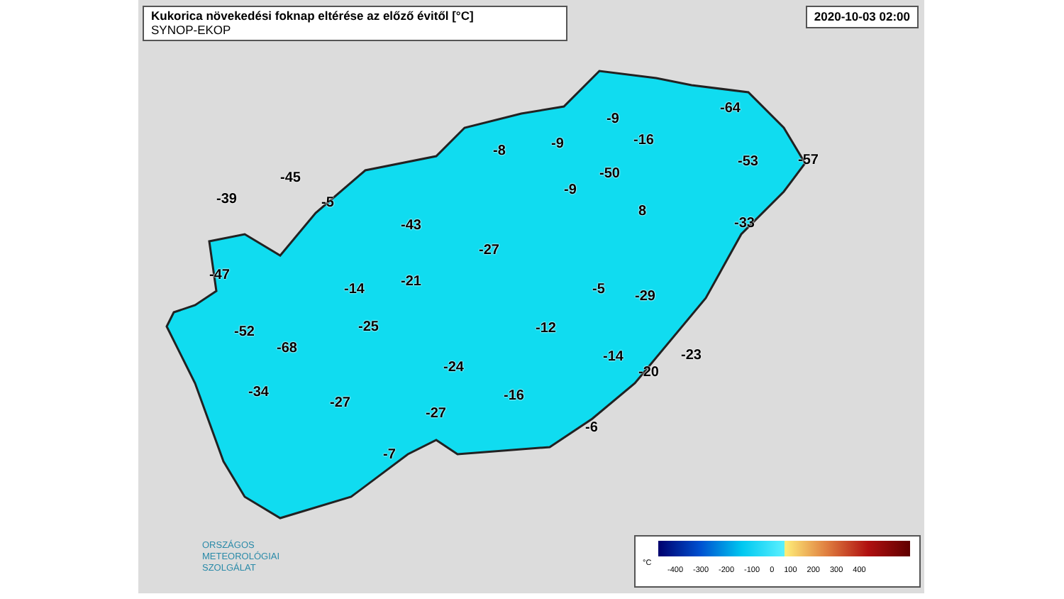Kukorica növekedési foknap eltérése az előző évitől [°C]
SYNOP-EKOP
2020-10-03 02:00
-64
-9
-8 -9 -16
-53 -57
-45 -50
-9
-39 -5
8
-43 -33
-27
-47 -21 -14 -5 -29
-25 -12 -52
-68
-14 -23
-24 -20
-34 -16 -27
-27
-6
-7
ORSZÁGOS
METEOROLÓGIAI
SZOLGÁLAT
°C
-400 -300 -200 -100 0 100 200 300 400